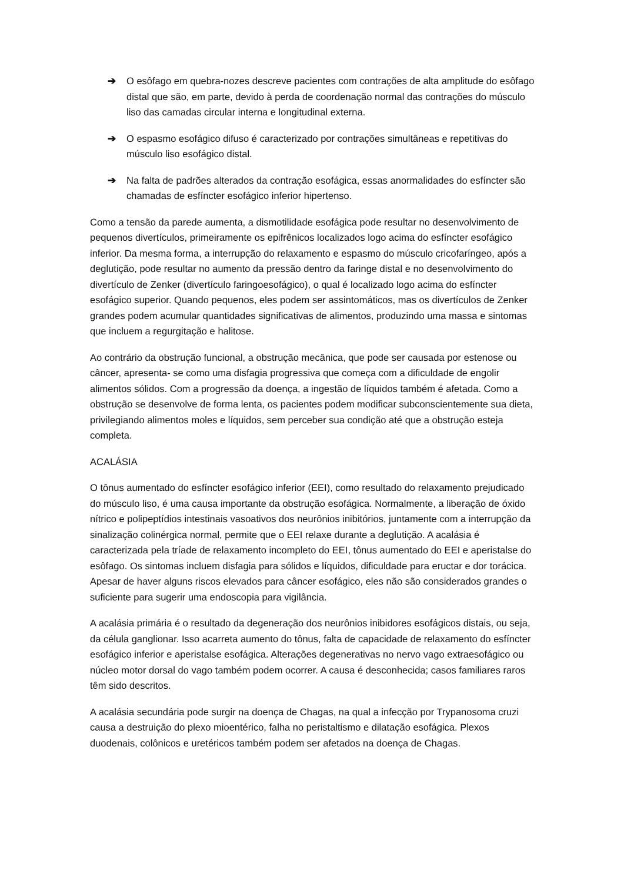➔ O esôfago em quebra-nozes descreve pacientes com contrações de alta amplitude do esôfago distal que são, em parte, devido à perda de coordenação normal das contrações do músculo liso das camadas circular interna e longitudinal externa.
➔ O espasmo esofágico difuso é caracterizado por contrações simultâneas e repetitivas do músculo liso esofágico distal.
➔ Na falta de padrões alterados da contração esofágica, essas anormalidades do esfíncter são chamadas de esfíncter esofágico inferior hipertenso.
Como a tensão da parede aumenta, a dismotilidade esofágica pode resultar no desenvolvimento de pequenos divertículos, primeiramente os epifrênicos localizados logo acima do esfíncter esofágico inferior. Da mesma forma, a interrupção do relaxamento e espasmo do músculo cricofaríngeo, após a deglutição, pode resultar no aumento da pressão dentro da faringe distal e no desenvolvimento do divertículo de Zenker (divertículo faringoesofágico), o qual é localizado logo acima do esfíncter esofágico superior. Quando pequenos, eles podem ser assintomáticos, mas os divertículos de Zenker grandes podem acumular quantidades significativas de alimentos, produzindo uma massa e sintomas que incluem a regurgitação e halitose.
Ao contrário da obstrução funcional, a obstrução mecânica, que pode ser causada por estenose ou câncer, apresenta- se como uma disfagia progressiva que começa com a dificuldade de engolir alimentos sólidos. Com a progressão da doença, a ingestão de líquidos também é afetada. Como a obstrução se desenvolve de forma lenta, os pacientes podem modificar subconscientemente sua dieta, privilegiando alimentos moles e líquidos, sem perceber sua condição até que a obstrução esteja completa.
ACALÁSIA
O tônus aumentado do esfíncter esofágico inferior (EEI), como resultado do relaxamento prejudicado do músculo liso, é uma causa importante da obstrução esofágica. Normalmente, a liberação de óxido nítrico e polipeptídios intestinais vasoativos dos neurônios inibitórios, juntamente com a interrupção da sinalização colinérgica normal, permite que o EEI relaxe durante a deglutição. A acalásia é caracterizada pela tríade de relaxamento incompleto do EEI, tônus aumentado do EEI e aperistalse do esôfago. Os sintomas incluem disfagia para sólidos e líquidos, dificuldade para eructar e dor torácica. Apesar de haver alguns riscos elevados para câncer esofágico, eles não são considerados grandes o suficiente para sugerir uma endoscopia para vigilância.
A acalásia primária é o resultado da degeneração dos neurônios inibidores esofágicos distais, ou seja, da célula ganglionar. Isso acarreta aumento do tônus, falta de capacidade de relaxamento do esfíncter esofágico inferior e aperistalse esofágica. Alterações degenerativas no nervo vago extraesofágico ou núcleo motor dorsal do vago também podem ocorrer. A causa é desconhecida; casos familiares raros têm sido descritos.
A acalásia secundária pode surgir na doença de Chagas, na qual a infecção por Trypanosoma cruzi causa a destruição do plexo mioentérico, falha no peristaltismo e dilatação esofágica. Plexos duodenais, colônicos e uretéricos também podem ser afetados na doença de Chagas.